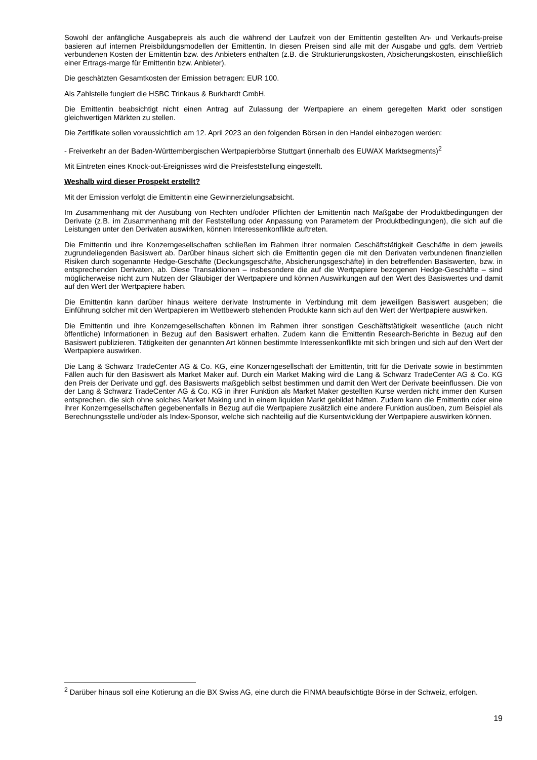Sowohl der anfängliche Ausgabepreis als auch die während der Laufzeit von der Emittentin gestellten An- und Verkaufs-preise basieren auf internen Preisbildungsmodellen der Emittentin. In diesen Preisen sind alle mit der Ausgabe und ggfs. dem Vertrieb verbundenen Kosten der Emittentin bzw. des Anbieters enthalten (z.B. die Strukturierungskosten, Absicherungskosten, einschließlich einer Ertrags-marge für Emittentin bzw. Anbieter).
Die geschätzten Gesamtkosten der Emission betragen: EUR 100.
Als Zahlstelle fungiert die HSBC Trinkaus & Burkhardt GmbH.
Die Emittentin beabsichtigt nicht einen Antrag auf Zulassung der Wertpapiere an einem geregelten Markt oder sonstigen gleichwertigen Märkten zu stellen.
Die Zertifikate sollen voraussichtlich am 12. April 2023 an den folgenden Börsen in den Handel einbezogen werden:
- Freiverkehr an der Baden-Württembergischen Wertpapierbörse Stuttgart (innerhalb des EUWAX Marktsegments)<sup>2</sup>
Mit Eintreten eines Knock-out-Ereignisses wird die Preisfeststellung eingestellt.
Weshalb wird dieser Prospekt erstellt?
Mit der Emission verfolgt die Emittentin eine Gewinnerzielungsabsicht.
Im Zusammenhang mit der Ausübung von Rechten und/oder Pflichten der Emittentin nach Maßgabe der Produktbedingungen der Derivate (z.B. im Zusammenhang mit der Feststellung oder Anpassung von Parametern der Produktbedingungen), die sich auf die Leistungen unter den Derivaten auswirken, können Interessenkonflikte auftreten.
Die Emittentin und ihre Konzerngesellschaften schließen im Rahmen ihrer normalen Geschäftstätigkeit Geschäfte in dem jeweils zugrundeliegenden Basiswert ab. Darüber hinaus sichert sich die Emittentin gegen die mit den Derivaten verbundenen finanziellen Risiken durch sogenannte Hedge-Geschäfte (Deckungsgeschäfte, Absicherungsgeschäfte) in den betreffenden Basiswerten, bzw. in entsprechenden Derivaten, ab. Diese Transaktionen – insbesondere die auf die Wertpapiere bezogenen Hedge-Geschäfte – sind möglicherweise nicht zum Nutzen der Gläubiger der Wertpapiere und können Auswirkungen auf den Wert des Basiswertes und damit auf den Wert der Wertpapiere haben.
Die Emittentin kann darüber hinaus weitere derivate Instrumente in Verbindung mit dem jeweiligen Basiswert ausgeben; die Einführung solcher mit den Wertpapieren im Wettbewerb stehenden Produkte kann sich auf den Wert der Wertpapiere auswirken.
Die Emittentin und ihre Konzerngesellschaften können im Rahmen ihrer sonstigen Geschäftstätigkeit wesentliche (auch nicht öffentliche) Informationen in Bezug auf den Basiswert erhalten. Zudem kann die Emittentin Research-Berichte in Bezug auf den Basiswert publizieren. Tätigkeiten der genannten Art können bestimmte Interessenkonflikte mit sich bringen und sich auf den Wert der Wertpapiere auswirken.
Die Lang & Schwarz TradeCenter AG & Co. KG, eine Konzerngesellschaft der Emittentin, tritt für die Derivate sowie in bestimmten Fällen auch für den Basiswert als Market Maker auf. Durch ein Market Making wird die Lang & Schwarz TradeCenter AG & Co. KG den Preis der Derivate und ggf. des Basiswerts maßgeblich selbst bestimmen und damit den Wert der Derivate beeinflussen. Die von der Lang & Schwarz TradeCenter AG & Co. KG in ihrer Funktion als Market Maker gestellten Kurse werden nicht immer den Kursen entsprechen, die sich ohne solches Market Making und in einem liquiden Markt gebildet hätten. Zudem kann die Emittentin oder eine ihrer Konzerngesellschaften gegebenenfalls in Bezug auf die Wertpapiere zusätzlich eine andere Funktion ausüben, zum Beispiel als Berechnungsstelle und/oder als Index-Sponsor, welche sich nachteilig auf die Kursentwicklung der Wertpapiere auswirken können.
<sup>2</sup> Darüber hinaus soll eine Kotierung an die BX Swiss AG, eine durch die FINMA beaufsichtigte Börse in der Schweiz, erfolgen.
19